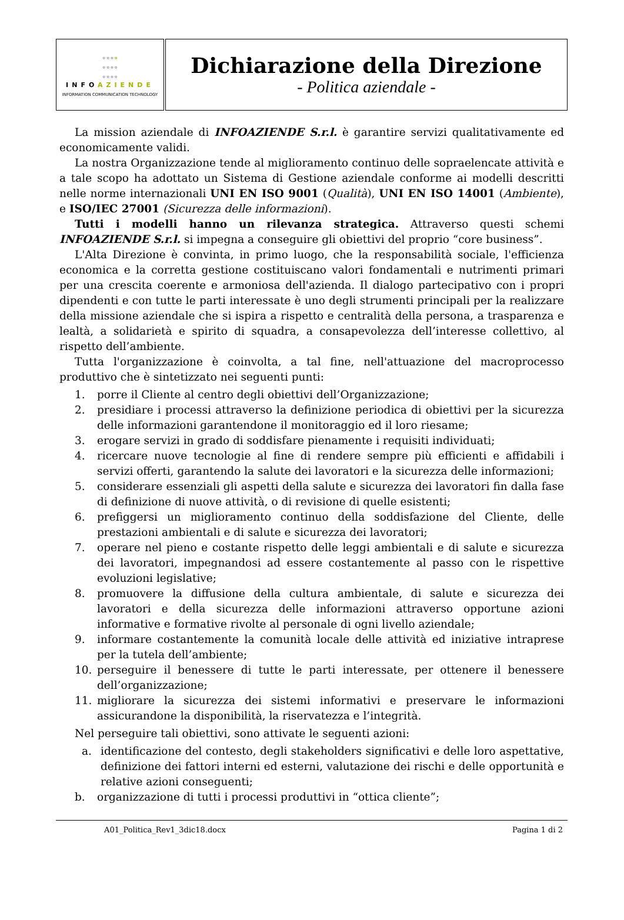| ∘∘∘ ∘ ∘∘∘∘ ∘∘∘∘ INFO AZIENDE INFORMATION COMMUNICATION TECHNOLOGY | Dichiarazione della Direzione - Politica aziendale - |
La mission aziendale di INFOAZIENDE S.r.l. è garantire servizi qualitativamente ed economicamente validi.
La nostra Organizzazione tende al miglioramento continuo delle sopraelencate attività e a tale scopo ha adottato un Sistema di Gestione aziendale conforme ai modelli descritti nelle norme internazionali UNI EN ISO 9001 (Qualità), UNI EN ISO 14001 (Ambiente), e ISO/IEC 27001 (Sicurezza delle informazioni).
Tutti i modelli hanno un rilevanza strategica. Attraverso questi schemi INFOAZIENDE S.r.l. si impegna a conseguire gli obiettivi del proprio “core business”.
L'Alta Direzione è convinta, in primo luogo, che la responsabilità sociale, l'efficienza economica e la corretta gestione costituiscano valori fondamentali e nutrimenti primari per una crescita coerente e armoniosa dell'azienda. Il dialogo partecipativo con i propri dipendenti e con tutte le parti interessate è uno degli strumenti principali per la realizzare della missione aziendale che si ispira a rispetto e centralità della persona, a trasparenza e lealtà, a solidarietà e spirito di squadra, a consapevolezza dell’interesse collettivo, al rispetto dell’ambiente.
Tutta l'organizzazione è coinvolta, a tal fine, nell'attuazione del macroprocesso produttivo che è sintetizzato nei seguenti punti:
1. porre il Cliente al centro degli obiettivi dell’Organizzazione;
2. presidiare i processi attraverso la definizione periodica di obiettivi per la sicurezza delle informazioni garantendone il monitoraggio ed il loro riesame;
3. erogare servizi in grado di soddisfare pienamente i requisiti individuati;
4. ricercare nuove tecnologie al fine di rendere sempre più efficienti e affidabili i servizi offerti, garantendo la salute dei lavoratori e la sicurezza delle informazioni;
5. considerare essenziali gli aspetti della salute e sicurezza dei lavoratori fin dalla fase di definizione di nuove attività, o di revisione di quelle esistenti;
6. prefiggersi un miglioramento continuo della soddisfazione del Cliente, delle prestazioni ambientali e di salute e sicurezza dei lavoratori;
7. operare nel pieno e costante rispetto delle leggi ambientali e di salute e sicurezza dei lavoratori, impegnandosi ad essere costantemente al passo con le rispettive evoluzioni legislative;
8. promuovere la diffusione della cultura ambientale, di salute e sicurezza dei lavoratori e della sicurezza delle informazioni attraverso opportune azioni informative e formative rivolte al personale di ogni livello aziendale;
9. informare costantemente la comunità locale delle attività ed iniziative intraprese per la tutela dell’ambiente;
10. perseguire il benessere di tutte le parti interessate, per ottenere il benessere dell’organizzazione;
11. migliorare la sicurezza dei sistemi informativi e preservare le informazioni assicurandone la disponibilità, la riservatezza e l’integrità.
Nel perseguire tali obiettivi, sono attivate le seguenti azioni:
a. identificazione del contesto, degli stakeholders significativi e delle loro aspettative, definizione dei fattori interni ed esterni, valutazione dei rischi e delle opportunità e relative azioni conseguenti;
b. organizzazione di tutti i processi produttivi in “ottica cliente”;
A01_Politica_Rev1_3dic18.docx Pagina 1 di 2